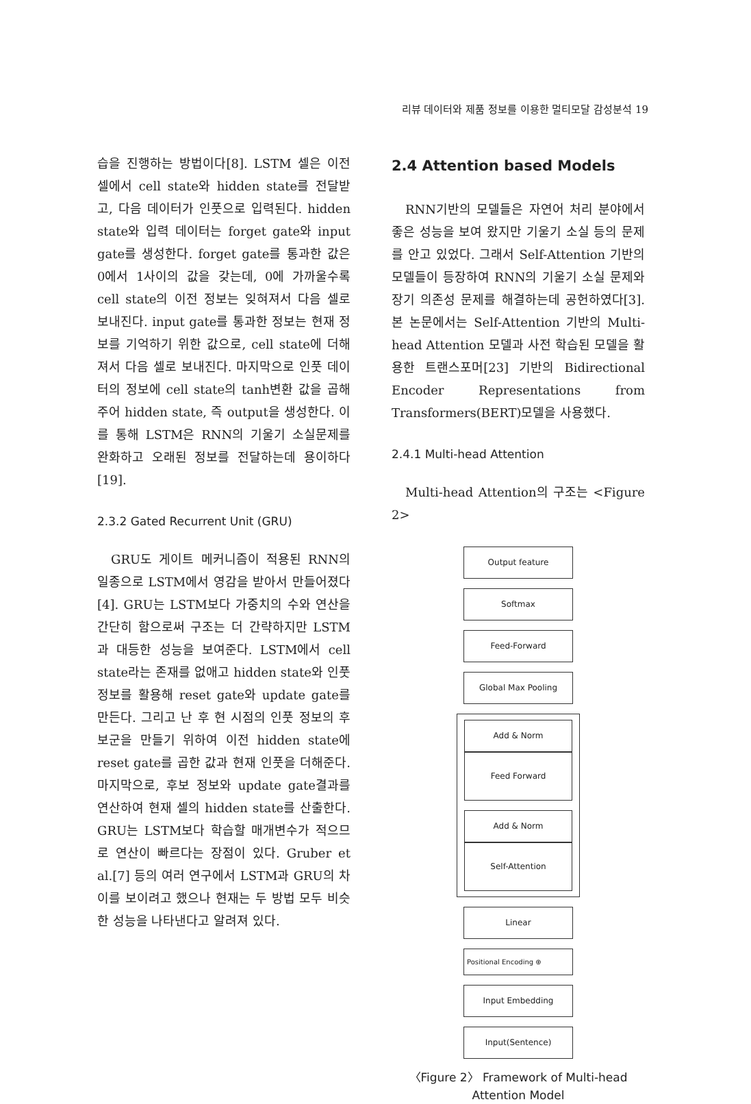리뷰 데이터와 제품 정보를 이용한 멀티모달 감성분석 19
습을 진행하는 방법이다[8]. LSTM 셀은 이전 셀에서 cell state와 hidden state를 전달받고, 다음 데이터가 인풋으로 입력된다. hidden state와 입력 데이터는 forget gate와 input gate를 생성한다. forget gate를 통과한 값은 0에서 1사이의 값을 갖는데, 0에 가까울수록 cell state의 이전 정보는 잊혀져서 다음 셀로 보내진다. input gate를 통과한 정보는 현재 정보를 기억하기 위한 값으로, cell state에 더해져서 다음 셀로 보내진다. 마지막으로 인풋 데이터의 정보에 cell state의 tanh변환 값을 곱해주어 hidden state, 즉 output을 생성한다. 이를 통해 LSTM은 RNN의 기울기 소실문제를 완화하고 오래된 정보를 전달하는데 용이하다[19].
2.3.2 Gated Recurrent Unit (GRU)
GRU도 게이트 메커니즘이 적용된 RNN의 일종으로 LSTM에서 영감을 받아서 만들어졌다[4]. GRU는 LSTM보다 가중치의 수와 연산을 간단히 함으로써 구조는 더 간략하지만 LSTM과 대등한 성능을 보여준다. LSTM에서 cell state라는 존재를 없애고 hidden state와 인풋 정보를 활용해 reset gate와 update gate를 만든다. 그리고 난 후 현 시점의 인풋 정보의 후보군을 만들기 위하여 이전 hidden state에 reset gate를 곱한 값과 현재 인풋을 더해준다. 마지막으로, 후보 정보와 update gate결과를 연산하여 현재 셀의 hidden state를 산출한다. GRU는 LSTM보다 학습할 매개변수가 적으므로 연산이 빠르다는 장점이 있다. Gruber et al.[7] 등의 여러 연구에서 LSTM과 GRU의 차이를 보이려고 했으나 현재는 두 방법 모두 비슷한 성능을 나타낸다고 알려져 있다.
2.4 Attention based Models
RNN기반의 모델들은 자연어 처리 분야에서 좋은 성능을 보여 왔지만 기울기 소실 등의 문제를 안고 있었다. 그래서 Self-Attention 기반의 모델들이 등장하여 RNN의 기울기 소실 문제와 장기 의존성 문제를 해결하는데 공헌하였다[3]. 본 논문에서는 Self-Attention 기반의 Multi-head Attention 모델과 사전 학습된 모델을 활용한 트랜스포머[23] 기반의 Bidirectional Encoder Representations from Transformers(BERT)모델을 사용했다.
2.4.1 Multi-head Attention
Multi-head Attention의 구조는 <Figure 2>
Output feature
Softmax
Feed-Forward
Global Max Pooling
Add & Norm
Feed Forward
Add & Norm
Self-Attention
Linear
Positional Encoding ⊕
Input Embedding
Input(Sentence)
〈Figure 2〉 Framework of Multi-head
Attention Model